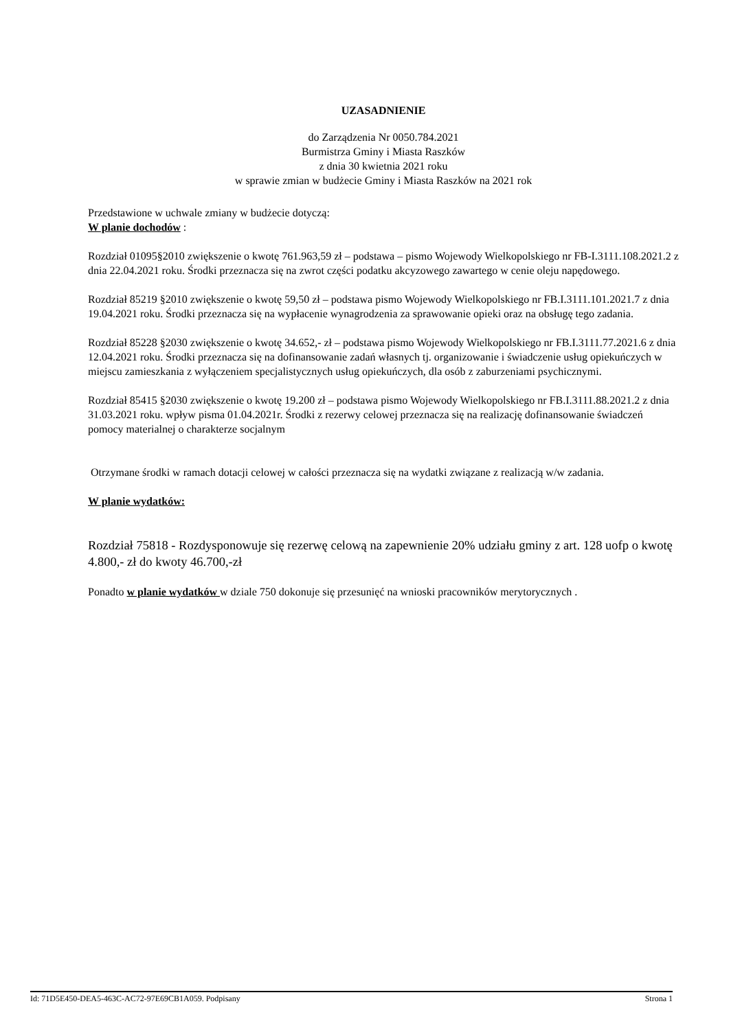UZASADNIENIE
do Zarządzenia Nr 0050.784.2021
Burmistrza Gminy i Miasta Raszków
z dnia 30 kwietnia 2021 roku
w sprawie zmian w budżecie Gminy i Miasta Raszków na 2021 rok
Przedstawione w uchwale zmiany w budżecie dotyczą:
W planie dochodów :
Rozdział 01095§2010 zwiększenie o kwotę 761.963,59 zł – podstawa – pismo Wojewody Wielkopolskiego nr FB-I.3111.108.2021.2 z dnia 22.04.2021 roku. Środki przeznacza się na zwrot części podatku akcyzowego zawartego w cenie oleju napędowego.
Rozdział 85219 §2010 zwiększenie o kwotę 59,50 zł – podstawa pismo Wojewody Wielkopolskiego nr FB.I.3111.101.2021.7 z dnia 19.04.2021 roku. Środki przeznacza się na wypłacenie wynagrodzenia za sprawowanie opieki oraz na obsługę tego zadania.
Rozdział 85228 §2030 zwiększenie o kwotę 34.652,- zł – podstawa pismo Wojewody Wielkopolskiego nr FB.I.3111.77.2021.6 z dnia 12.04.2021 roku. Środki przeznacza się na dofinansowanie zadań własnych tj. organizowanie i świadczenie usług opiekuńczych w miejscu zamieszkania z wyłączeniem specjalistycznych usług opiekuńczych, dla osób z zaburzeniami psychicznymi.
Rozdział 85415 §2030 zwiększenie o kwotę 19.200 zł – podstawa pismo Wojewody Wielkopolskiego nr FB.I.3111.88.2021.2 z dnia 31.03.2021 roku. wpływ pisma 01.04.2021r. Środki z rezerwy celowej przeznacza się na realizację dofinansowanie świadczeń pomocy materialnej o charakterze socjalnym
Otrzymane środki w ramach dotacji celowej w całości przeznacza się na wydatki związane z realizacją w/w zadania.
W planie wydatków:
Rozdział 75818 - Rozdysponowuje się rezerwę celową na zapewnienie 20% udziału gminy z art. 128 uofp o kwotę 4.800,- zł do kwoty 46.700,-zł
Ponadto w planie wydatków w dziale 750 dokonuje się przesunięć na wnioski pracowników merytorycznych .
Id: 71D5E450-DEA5-463C-AC72-97E69CB1A059. Podpisany Strona 1